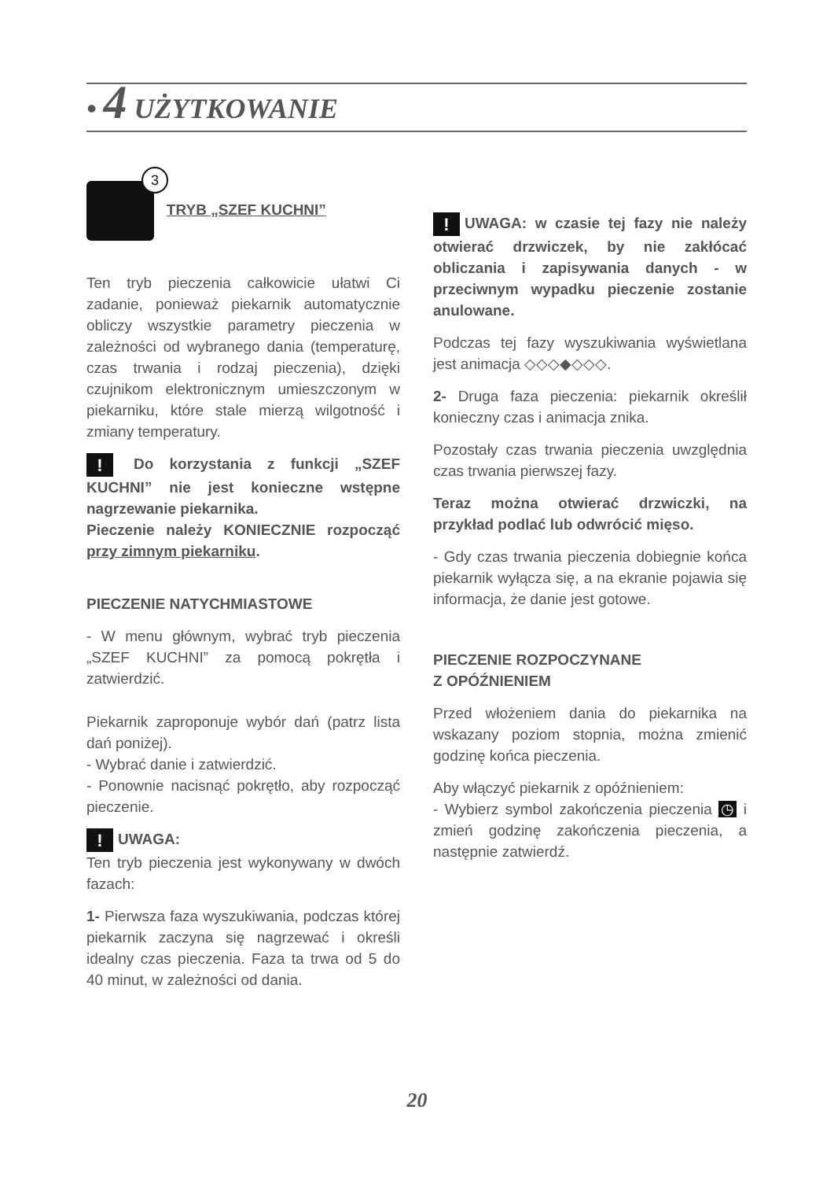• 4 UŻYTKOWANIE
3 TRYB „SZEF KUCHNI”
Ten tryb pieczenia całkowicie ułatwi Ci zadanie, ponieważ piekarnik automatycznie obliczy wszystkie parametry pieczenia w zależności od wybranego dania (temperaturę, czas trwania i rodzaj pieczenia), dzięki czujnikom elektronicznym umieszczonym w piekarniku, które stale mierzą wilgotność i zmiany temperatury.
! Do korzystania z funkcji „SZEF KUCHNI” nie jest konieczne wstępne nagrzewanie piekarnika.
Pieczenie należy KONIECZNIE rozpocząć przy zimnym piekarniku.
PIECZENIE NATYCHMIASTOWE
- W menu głównym, wybrać tryb pieczenia „SZEF KUCHNI” za pomocą pokrętła i zatwierdzić.
Piekarnik zaproponuje wybór dań (patrz lista dań poniżej).
- Wybrać danie i zatwierdzić.
- Ponownie nacisnąć pokrętło, aby rozpocząć pieczenie.
! UWAGA:
Ten tryb pieczenia jest wykonywany w dwóch fazach:
1- Pierwsza faza wyszukiwania, podczas której piekarnik zaczyna się nagrzewać i określi idealny czas pieczenia. Faza ta trwa od 5 do 40 minut, w zależności od dania.
! UWAGA: w czasie tej fazy nie należy otwierać drzwiczek, by nie zakłócać obliczania i zapisywania danych - w przeciwnym wypadku pieczenie zostanie anulowane.
Podczas tej fazy wyszukiwania wyświetlana jest animacja ◇◇◇◆◇◇◇.
2- Druga faza pieczenia: piekarnik określił konieczny czas i animacja znika.
Pozostały czas trwania pieczenia uwzględnia czas trwania pierwszej fazy.
Teraz można otwierać drzwiczki, na przykład podlać lub odwrócić mięso.
- Gdy czas trwania pieczenia dobiegnie końca piekarnik wyłącza się, a na ekranie pojawia się informacja, że danie jest gotowe.
PIECZENIE ROZPOCZYNANE
Z OPÓŹNIENIEM
Przed włożeniem dania do piekarnika na wskazany poziom stopnia, można zmienić godzinę końca pieczenia.
Aby włączyć piekarnik z opóźnieniem:
- Wybierz symbol zakończenia pieczenia ◷ i zmień godzinę zakończenia pieczenia, a następnie zatwierdź.
20